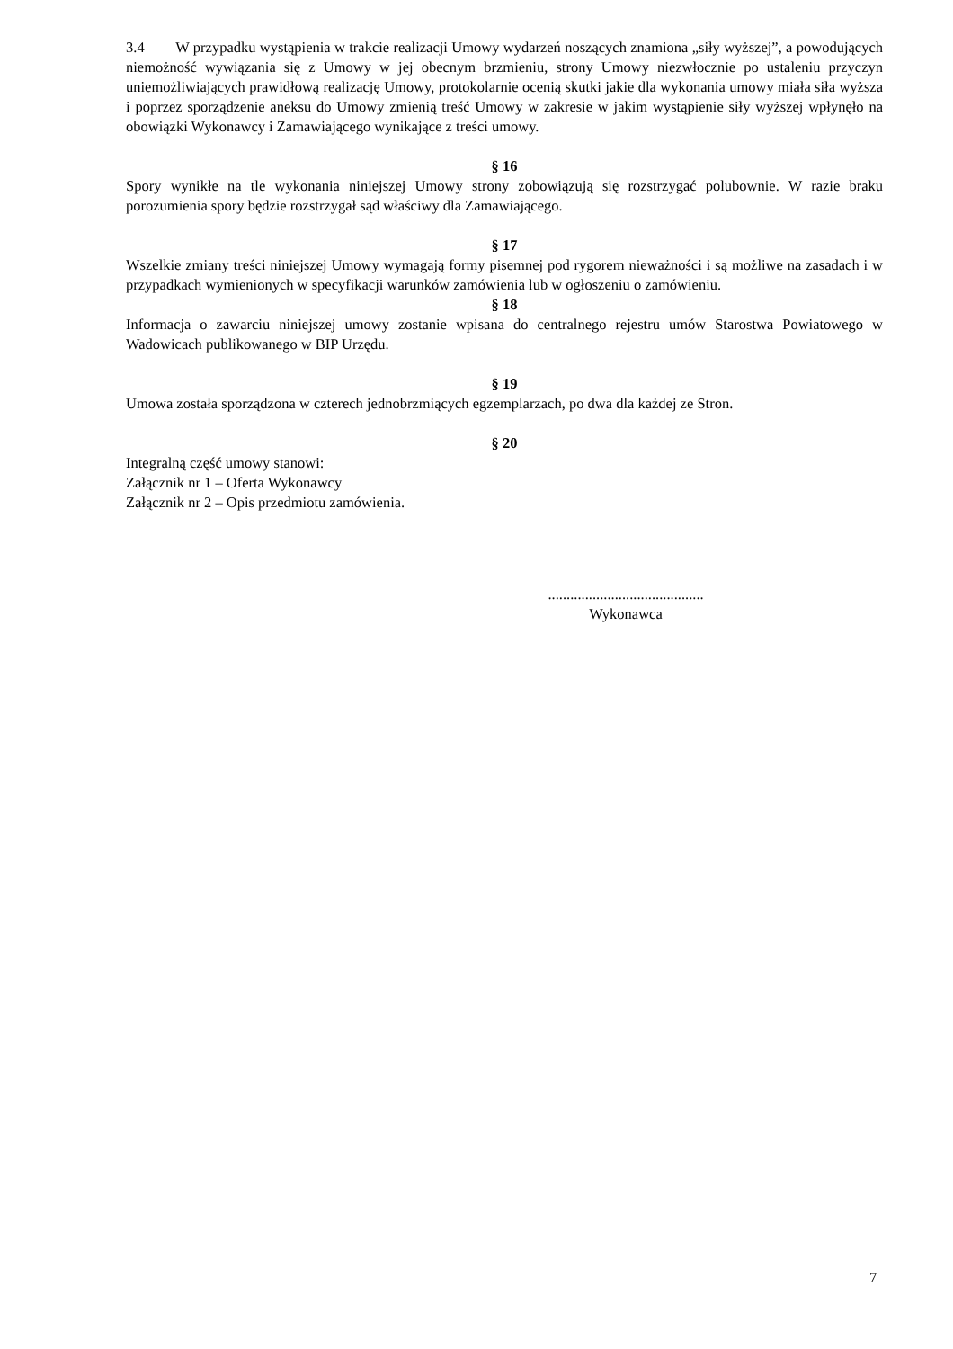3.4 W przypadku wystąpienia w trakcie realizacji Umowy wydarzeń noszących znamiona „siły wyższej”, a powodujących niemożność wywiązania się z Umowy w jej obecnym brzmieniu, strony Umowy niezwłocznie po ustaleniu przyczyn uniemożliwiających prawidłową realizację Umowy, protokolarnie ocenią skutki jakie dla wykonania umowy miała siła wyższa i poprzez sporządzenie aneksu do Umowy zmienią treść Umowy w zakresie w jakim wystąpienie siły wyższej wpłynęło na obowiązki Wykonawcy i Zamawiającego wynikające z treści umowy.
§ 16
Spory wynikłe na tle wykonania niniejszej Umowy strony zobowiązują się rozstrzygać polubownie. W razie braku porozumienia spory będzie rozstrzygał sąd właściwy dla Zamawiającego.
§ 17
Wszelkie zmiany treści niniejszej Umowy wymagają formy pisemnej pod rygorem nieważności i są możliwe na zasadach i w przypadkach wymienionych w specyfikacji warunków zamówienia lub w ogłoszeniu o zamówieniu.
§ 18
Informacja o zawarciu niniejszej umowy zostanie wpisana do centralnego rejestru umów Starostwa Powiatowego w Wadowicach publikowanego w BIP Urzędu.
§ 19
Umowa została sporządzona w czterech jednobrzmiących egzemplarzach, po dwa dla każdej ze Stron.
§ 20
Integralną część umowy stanowi:
Załącznik nr 1 – Oferta Wykonawcy
Załącznik nr 2 – Opis przedmiotu zamówienia.
..........................................
Wykonawca
7